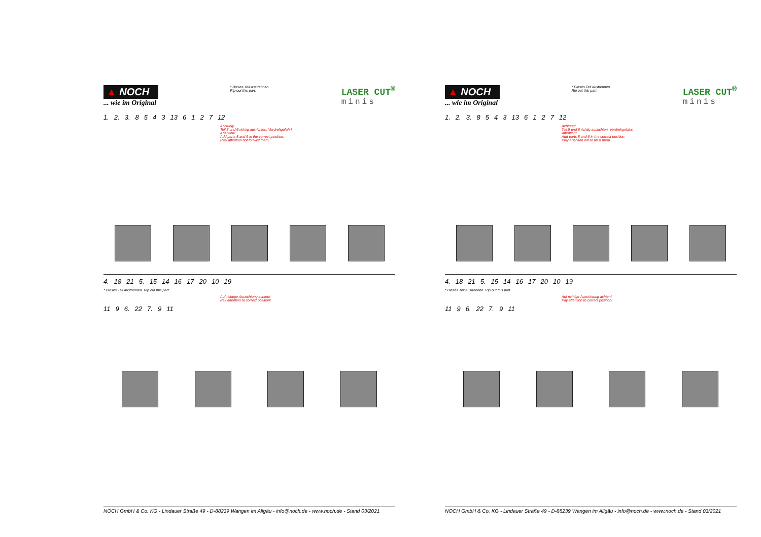▲ NOCH
... wie im Original
* Dieses Teil austrennen.
Rip out this part.
LASER CUT<sup>®</sup>
minis
1. 2. 3. 8543 13 6127 12
Achtung!
Teil 5 und 6 richtig ausrichten. Verdrehgefahr!
Attention!
Add parts 5 and 6 in the correct position.
Play attention not to twist them.
4. 18 21 5. 15 14 16 17 20 10 19
* Dieses Teil austrennen. Rip out this part.
Auf richtige Ausrichtung achten!
Pay attention to correct position!
11 9 6. 22 7. 9 11
NOCH GmbH & Co. KG - Lindauer Straße 49 - D-88239 Wangen im Allgäu - info@noch.de - www.noch.de - Stand 03/2021
▲ NOCH
... wie im Original
* Dieses Teil austrennen.
Rip out this part.
LASER CUT<sup>®</sup>
minis
1. 2. 3. 8543 13 6127 12
Achtung!
Teil 5 und 6 richtig ausrichten. Verdrehgefahr!
Attention!
Add parts 5 and 6 in the correct position.
Play attention not to twist them.
4. 18 21 5. 15 14 16 17 20 10 19
* Dieses Teil austrennen. Rip out this part.
Auf richtige Ausrichtung achten!
Pay attention to correct position!
11 9 6. 22 7. 9 11
NOCH GmbH & Co. KG - Lindauer Straße 49 - D-88239 Wangen im Allgäu - info@noch.de - www.noch.de - Stand 03/2021